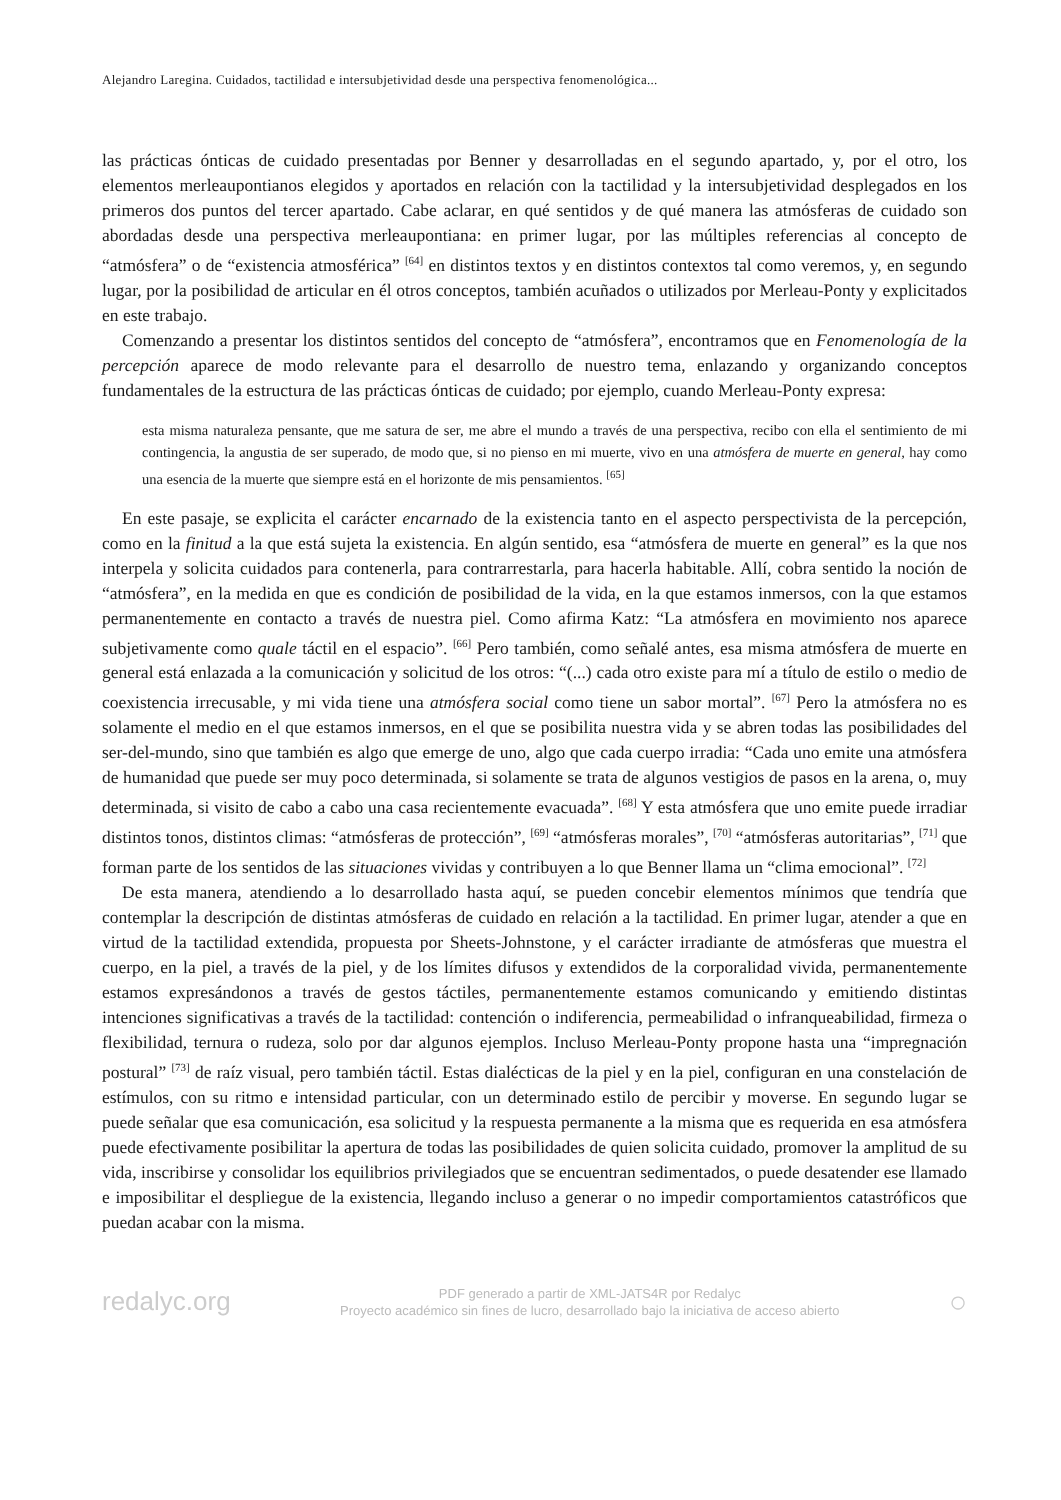Alejandro Laregina. Cuidados, tactilidad e intersubjetividad desde una perspectiva fenomenológica...
las prácticas ónticas de cuidado presentadas por Benner y desarrolladas en el segundo apartado, y, por el otro, los elementos merleaupontianos elegidos y aportados en relación con la tactilidad y la intersubjetividad desplegados en los primeros dos puntos del tercer apartado. Cabe aclarar, en qué sentidos y de qué manera las atmósferas de cuidado son abordadas desde una perspectiva merleaupontiana: en primer lugar, por las múltiples referencias al concepto de “atmósfera” o de “existencia atmosférica” <sup>[64]</sup> en distintos textos y en distintos contextos tal como veremos, y, en segundo lugar, por la posibilidad de articular en él otros conceptos, también acuñados o utilizados por Merleau-Ponty y explicitados en este trabajo.
Comenzando a presentar los distintos sentidos del concepto de “atmósfera”, encontramos que en Fenomenología de la percepción aparece de modo relevante para el desarrollo de nuestro tema, enlazando y organizando conceptos fundamentales de la estructura de las prácticas ónticas de cuidado; por ejemplo, cuando Merleau-Ponty expresa:
esta misma naturaleza pensante, que me satura de ser, me abre el mundo a través de una perspectiva, recibo con ella el sentimiento de mi contingencia, la angustia de ser superado, de modo que, si no pienso en mi muerte, vivo en una atmósfera de muerte en general, hay como una esencia de la muerte que siempre está en el horizonte de mis pensamientos. <sup>[65]</sup>
En este pasaje, se explicita el carácter encarnado de la existencia tanto en el aspecto perspectivista de la percepción, como en la finitud a la que está sujeta la existencia. En algún sentido, esa “atmósfera de muerte en general” es la que nos interpela y solicita cuidados para contenerla, para contrarrestarla, para hacerla habitable. Allí, cobra sentido la noción de “atmósfera”, en la medida en que es condición de posibilidad de la vida, en la que estamos inmersos, con la que estamos permanentemente en contacto a través de nuestra piel. Como afirma Katz: “La atmósfera en movimiento nos aparece subjetivamente como quale táctil en el espacio”. <sup>[66]</sup> Pero también, como señalé antes, esa misma atmósfera de muerte en general está enlazada a la comunicación y solicitud de los otros: “(...) cada otro existe para mí a título de estilo o medio de coexistencia irrecusable, y mi vida tiene una atmósfera social como tiene un sabor mortal”. <sup>[67]</sup> Pero la atmósfera no es solamente el medio en el que estamos inmersos, en el que se posibilita nuestra vida y se abren todas las posibilidades del ser-del-mundo, sino que también es algo que emerge de uno, algo que cada cuerpo irradia: “Cada uno emite una atmósfera de humanidad que puede ser muy poco determinada, si solamente se trata de algunos vestigios de pasos en la arena, o, muy determinada, si visito de cabo a cabo una casa recientemente evacuada”. <sup>[68]</sup> Y esta atmósfera que uno emite puede irradiar distintos tonos, distintos climas: “atmósferas de protección”, <sup>[69]</sup> “atmósferas morales”, <sup>[70]</sup> “atmósferas autoritarias”, <sup>[71]</sup> que forman parte de los sentidos de las situaciones vividas y contribuyen a lo que Benner llama un “clima emocional”. <sup>[72]</sup>
De esta manera, atendiendo a lo desarrollado hasta aquí, se pueden concebir elementos mínimos que tendría que contemplar la descripción de distintas atmósferas de cuidado en relación a la tactilidad. En primer lugar, atender a que en virtud de la tactilidad extendida, propuesta por Sheets-Johnstone, y el carácter irradiante de atmósferas que muestra el cuerpo, en la piel, a través de la piel, y de los límites difusos y extendidos de la corporalidad vivida, permanentemente estamos expresándonos a través de gestos táctiles, permanentemente estamos comunicando y emitiendo distintas intenciones significativas a través de la tactilidad: contención o indiferencia, permeabilidad o infranqueabilidad, firmeza o flexibilidad, ternura o rudeza, solo por dar algunos ejemplos. Incluso Merleau-Ponty propone hasta una “impregnación postural” <sup>[73]</sup> de raíz visual, pero también táctil. Estas dialécticas de la piel y en la piel, configuran en una constelación de estímulos, con su ritmo e intensidad particular, con un determinado estilo de percibir y moverse. En segundo lugar se puede señalar que esa comunicación, esa solicitud y la respuesta permanente a la misma que es requerida en esa atmósfera puede efectivamente posibilitar la apertura de todas las posibilidades de quien solicita cuidado, promover la amplitud de su vida, inscribirse y consolidar los equilibrios privilegiados que se encuentran sedimentados, o puede desatender ese llamado e imposibilitar el despliegue de la existencia, llegando incluso a generar o no impedir comportamientos catastróficos que puedan acabar con la misma.
redalyc.org
PDF generado a partir de XML-JATS4R por Redalyc
Proyecto académico sin fines de lucro, desarrollado bajo la iniciativa de acceso abierto
○